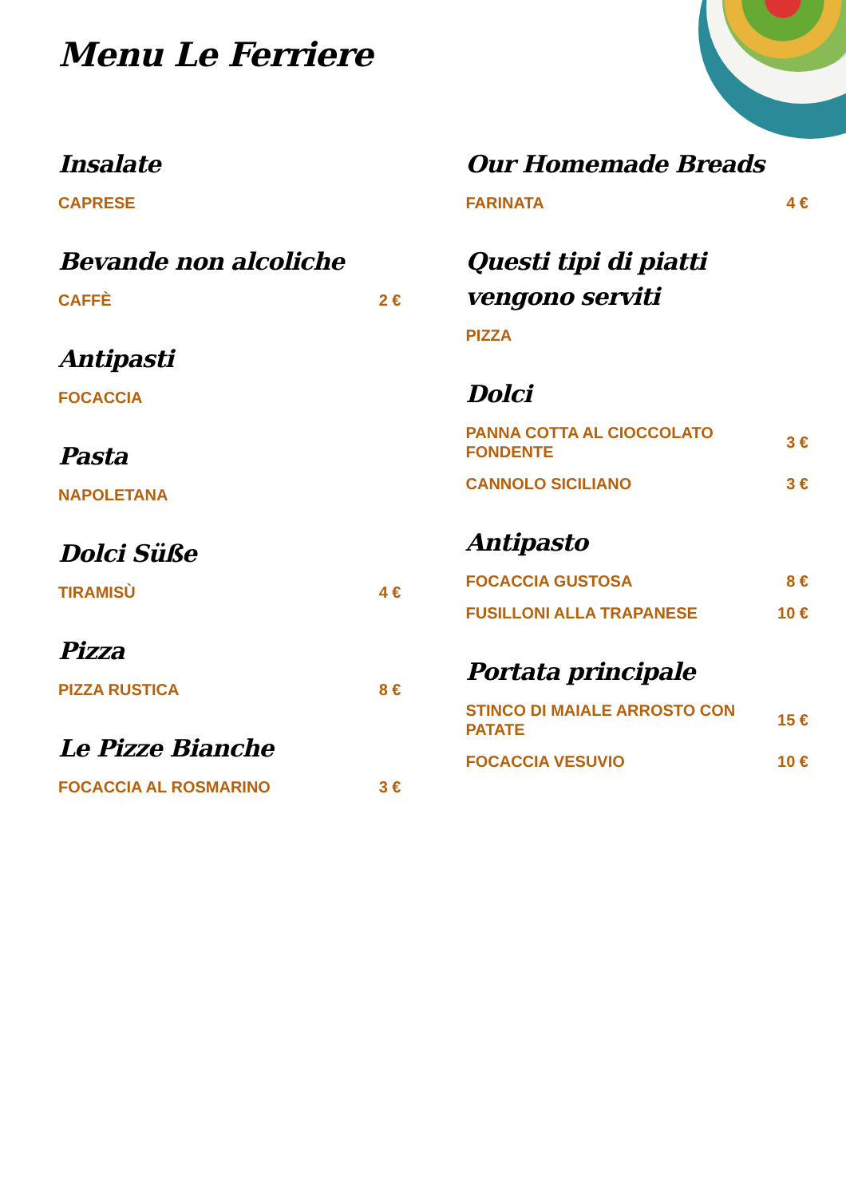Menu Le Ferriere
Insalate
CAPRESE
Bevande non alcoliche
CAFFÈ 2 €
Antipasti
FOCACCIA
Pasta
NAPOLETANA
Dolci Süße
TIRAMISÙ 4 €
Pizza
PIZZA RUSTICA 8 €
Le Pizze Bianche
FOCACCIA AL ROSMARINO 3 €
Our Homemade Breads
FARINATA 4 €
Questi tipi di piatti vengono serviti
PIZZA
Dolci
PANNA COTTA AL CIOCCOLATO FONDENTE 3 €
CANNOLO SICILIANO 3 €
Antipasto
FOCACCIA GUSTOSA 8 €
FUSILLONI ALLA TRAPANESE 10 €
Portata principale
STINCO DI MAIALE ARROSTO CON PATATE 15 €
FOCACCIA VESUVIO 10 €